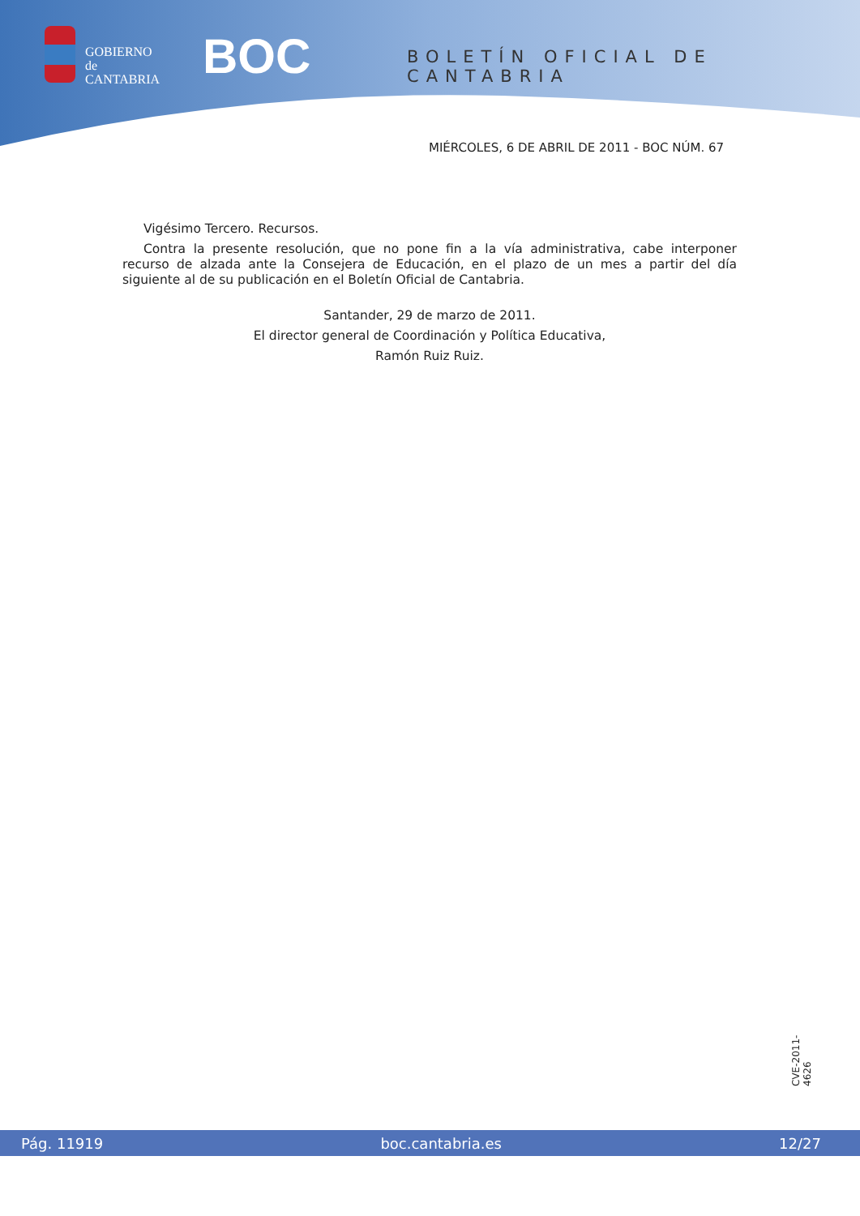GOBIERNO
de
CANTABRIA
BOC BOLETÍN OFICIAL DE CANTABRIA
MIÉRCOLES, 6 DE ABRIL DE 2011 - BOC NÚM. 67
Vigésimo Tercero. Recursos.
Contra la presente resolución, que no pone fin a la vía administrativa, cabe interponer recurso de alzada ante la Consejera de Educación, en el plazo de un mes a partir del día siguiente al de su publicación en el Boletín Oficial de Cantabria.
Santander, 29 de marzo de 2011.
El director general de Coordinación y Política Educativa,
Ramón Ruiz Ruiz.
CVE-2011-4626
Pág. 11919 boc.cantabria.es 12/27